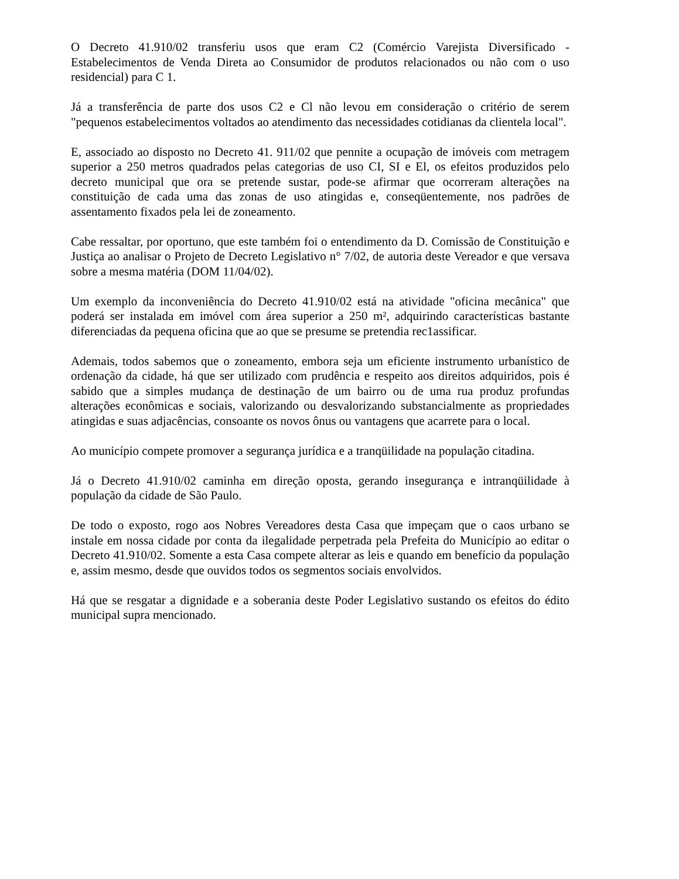O Decreto 41.910/02 transferiu usos que eram C2 (Comércio Varejista Diversificado - Estabelecimentos de Venda Direta ao Consumidor de produtos relacionados ou não com o uso residencial) para C 1.
Já a transferência de parte dos usos C2 e Cl não levou em consideração o critério de serem "pequenos estabelecimentos voltados ao atendimento das necessidades cotidianas da clientela local".
E, associado ao disposto no Decreto 41. 911/02 que pennite a ocupação de imóveis com metragem superior a 250 metros quadrados pelas categorias de uso CI, SI e El, os efeitos produzidos pelo decreto municipal que ora se pretende sustar, pode-se afirmar que ocorreram alterações na constituição de cada uma das zonas de uso atingidas e, conseqüentemente, nos padrões de assentamento fixados pela lei de zoneamento.
Cabe ressaltar, por oportuno, que este também foi o entendimento da D. Comissão de Constituição e Justiça ao analisar o Projeto de Decreto Legislativo n° 7/02, de autoria deste Vereador e que versava sobre a mesma matéria (DOM 11/04/02).
Um exemplo da inconveniência do Decreto 41.910/02 está na atividade "oficina mecânica" que poderá ser instalada em imóvel com área superior a 250 m², adquirindo características bastante diferenciadas da pequena oficina que ao que se presume se pretendia rec1assificar.
Ademais, todos sabemos que o zoneamento, embora seja um eficiente instrumento urbanístico de ordenação da cidade, há que ser utilizado com prudência e respeito aos direitos adquiridos, pois é sabido que a simples mudança de destinação de um bairro ou de uma rua produz profundas alterações econômicas e sociais, valorizando ou desvalorizando substancialmente as propriedades atingidas e suas adjacências, consoante os novos ônus ou vantagens que acarrete para o local.
Ao município compete promover a segurança jurídica e a tranqüilidade na população citadina.
Já o Decreto 41.910/02 caminha em direção oposta, gerando insegurança e intranqüilidade à população da cidade de São Paulo.
De todo o exposto, rogo aos Nobres Vereadores desta Casa que impeçam que o caos urbano se instale em nossa cidade por conta da ilegalidade perpetrada pela Prefeita do Município ao editar o Decreto 41.910/02. Somente a esta Casa compete alterar as leis e quando em benefício da população e, assim mesmo, desde que ouvidos todos os segmentos sociais envolvidos.
Há que se resgatar a dignidade e a soberania deste Poder Legislativo sustando os efeitos do édito municipal supra mencionado.